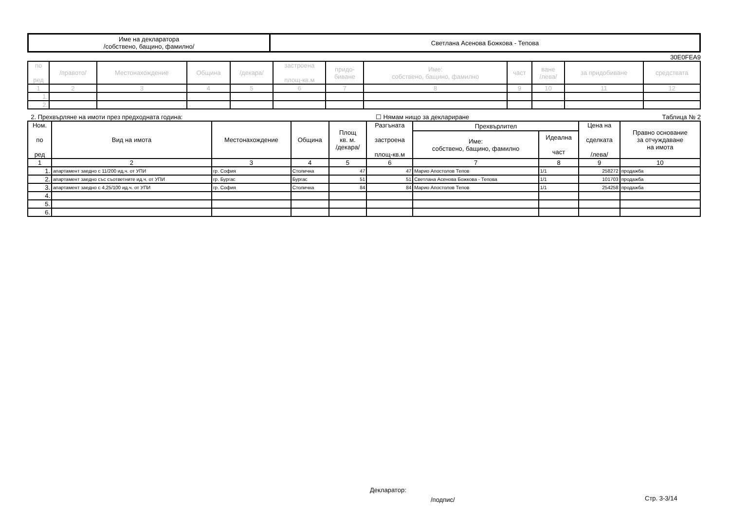| Име на декларатора /собствено, бащино, фамилно/ | Светлана Асенова Божкова - Тепова |
30E0FEA9
| по ред | /правото/ | Местонахождение | Община | /декара/ | застроена площ-кв.м | придо- биване | Име: собствено, бащино, фамилно | част | ване /лева/ | за придобиване | средствата |
| --- | --- | --- | --- | --- | --- | --- | --- | --- | --- | --- | --- |
| 1 | 2 | 3 | 4 | 5 | 6 | 7 | 8 | 9 | 10 | 11 | 12 |
| 1. | | | | | | | | | | | |
| 2. | | | | | | | | | | | |
2. Прехвърляне на имоти през предходната година: ☐ Нямам нищо за деклариране Таблица № 2
| Ном. по ред | Вид на имота | Местонахождение | Община | Площ кв. м. /декара/ | Разгъната застроена площ-кв.м | Прехвърлител | | Цена на сделката /лева/ | Правно основание за отчуждаване на имота |
| --- | --- | --- | --- | --- | --- | --- | --- | --- | --- |
| | | | | | | Име: собствено, бащино, фамилно | Идеална част | | |
| 1 | 2 | 3 | 4 | 5 | 6 | 7 | 8 | 9 | 10 |
| 1. | апартамент заедно с 11/200 ид.ч. от УПИ | гр. София | Столична | 47 | 47 | Марио Апостолов Тепов | 1/1 | 258272 | продажба |
| 2. | апартамент заедно със съответните ид.ч. от УПИ | гр. Бургас | Бургас | 51 | 51 | Светлана Асенова Божкова - Тепова | 1/1 | 101703 | продажба |
| 3. | апартамент заедно с 4,25/100 ид.ч. от УПИ | гр. София | Столична | 84 | 84 | Марио Апостолов Тепов | 1/1 | 254258 | продажба |
| 4. | | | | | | | | | |
| 5. | | | | | | | | | |
| 6. | | | | | | | | | |
Декларатор:
/подпис/ Стр. 3-3/14